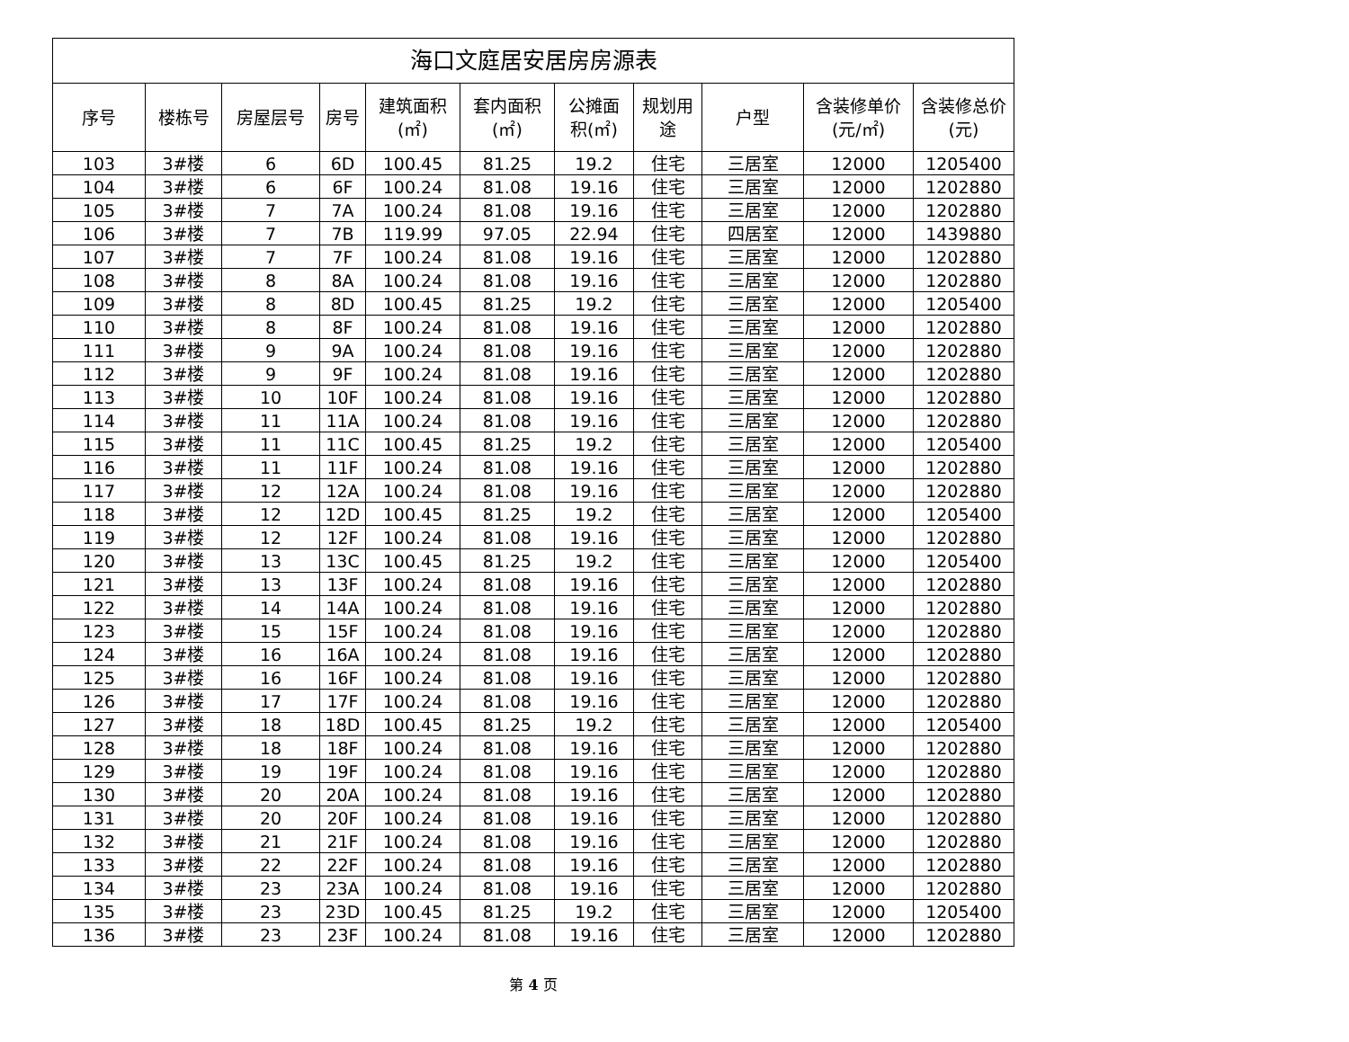| 海口文庭居安居房房源表 | | | | | | | | | | |
| 序号 | 楼栋号 | 房屋层号 | 房号 | 建筑面积 (㎡) | 套内面积 (㎡) | 公摊面 积(㎡) | 规划用 途 | 户型 | 含装修单价 (元/㎡) | 含装修总价 (元) |
| 103 | 3#楼 | 6 | 6D | 100.45 | 81.25 | 19.2 | 住宅 | 三居室 | 12000 | 1205400 |
| 104 | 3#楼 | 6 | 6F | 100.24 | 81.08 | 19.16 | 住宅 | 三居室 | 12000 | 1202880 |
| 105 | 3#楼 | 7 | 7A | 100.24 | 81.08 | 19.16 | 住宅 | 三居室 | 12000 | 1202880 |
| 106 | 3#楼 | 7 | 7B | 119.99 | 97.05 | 22.94 | 住宅 | 四居室 | 12000 | 1439880 |
| 107 | 3#楼 | 7 | 7F | 100.24 | 81.08 | 19.16 | 住宅 | 三居室 | 12000 | 1202880 |
| 108 | 3#楼 | 8 | 8A | 100.24 | 81.08 | 19.16 | 住宅 | 三居室 | 12000 | 1202880 |
| 109 | 3#楼 | 8 | 8D | 100.45 | 81.25 | 19.2 | 住宅 | 三居室 | 12000 | 1205400 |
| 110 | 3#楼 | 8 | 8F | 100.24 | 81.08 | 19.16 | 住宅 | 三居室 | 12000 | 1202880 |
| 111 | 3#楼 | 9 | 9A | 100.24 | 81.08 | 19.16 | 住宅 | 三居室 | 12000 | 1202880 |
| 112 | 3#楼 | 9 | 9F | 100.24 | 81.08 | 19.16 | 住宅 | 三居室 | 12000 | 1202880 |
| 113 | 3#楼 | 10 | 10F | 100.24 | 81.08 | 19.16 | 住宅 | 三居室 | 12000 | 1202880 |
| 114 | 3#楼 | 11 | 11A | 100.24 | 81.08 | 19.16 | 住宅 | 三居室 | 12000 | 1202880 |
| 115 | 3#楼 | 11 | 11C | 100.45 | 81.25 | 19.2 | 住宅 | 三居室 | 12000 | 1205400 |
| 116 | 3#楼 | 11 | 11F | 100.24 | 81.08 | 19.16 | 住宅 | 三居室 | 12000 | 1202880 |
| 117 | 3#楼 | 12 | 12A | 100.24 | 81.08 | 19.16 | 住宅 | 三居室 | 12000 | 1202880 |
| 118 | 3#楼 | 12 | 12D | 100.45 | 81.25 | 19.2 | 住宅 | 三居室 | 12000 | 1205400 |
| 119 | 3#楼 | 12 | 12F | 100.24 | 81.08 | 19.16 | 住宅 | 三居室 | 12000 | 1202880 |
| 120 | 3#楼 | 13 | 13C | 100.45 | 81.25 | 19.2 | 住宅 | 三居室 | 12000 | 1205400 |
| 121 | 3#楼 | 13 | 13F | 100.24 | 81.08 | 19.16 | 住宅 | 三居室 | 12000 | 1202880 |
| 122 | 3#楼 | 14 | 14A | 100.24 | 81.08 | 19.16 | 住宅 | 三居室 | 12000 | 1202880 |
| 123 | 3#楼 | 15 | 15F | 100.24 | 81.08 | 19.16 | 住宅 | 三居室 | 12000 | 1202880 |
| 124 | 3#楼 | 16 | 16A | 100.24 | 81.08 | 19.16 | 住宅 | 三居室 | 12000 | 1202880 |
| 125 | 3#楼 | 16 | 16F | 100.24 | 81.08 | 19.16 | 住宅 | 三居室 | 12000 | 1202880 |
| 126 | 3#楼 | 17 | 17F | 100.24 | 81.08 | 19.16 | 住宅 | 三居室 | 12000 | 1202880 |
| 127 | 3#楼 | 18 | 18D | 100.45 | 81.25 | 19.2 | 住宅 | 三居室 | 12000 | 1205400 |
| 128 | 3#楼 | 18 | 18F | 100.24 | 81.08 | 19.16 | 住宅 | 三居室 | 12000 | 1202880 |
| 129 | 3#楼 | 19 | 19F | 100.24 | 81.08 | 19.16 | 住宅 | 三居室 | 12000 | 1202880 |
| 130 | 3#楼 | 20 | 20A | 100.24 | 81.08 | 19.16 | 住宅 | 三居室 | 12000 | 1202880 |
| 131 | 3#楼 | 20 | 20F | 100.24 | 81.08 | 19.16 | 住宅 | 三居室 | 12000 | 1202880 |
| 132 | 3#楼 | 21 | 21F | 100.24 | 81.08 | 19.16 | 住宅 | 三居室 | 12000 | 1202880 |
| 133 | 3#楼 | 22 | 22F | 100.24 | 81.08 | 19.16 | 住宅 | 三居室 | 12000 | 1202880 |
| 134 | 3#楼 | 23 | 23A | 100.24 | 81.08 | 19.16 | 住宅 | 三居室 | 12000 | 1202880 |
| 135 | 3#楼 | 23 | 23D | 100.45 | 81.25 | 19.2 | 住宅 | 三居室 | 12000 | 1205400 |
| 136 | 3#楼 | 23 | 23F | 100.24 | 81.08 | 19.16 | 住宅 | 三居室 | 12000 | 1202880 |
第 4 页